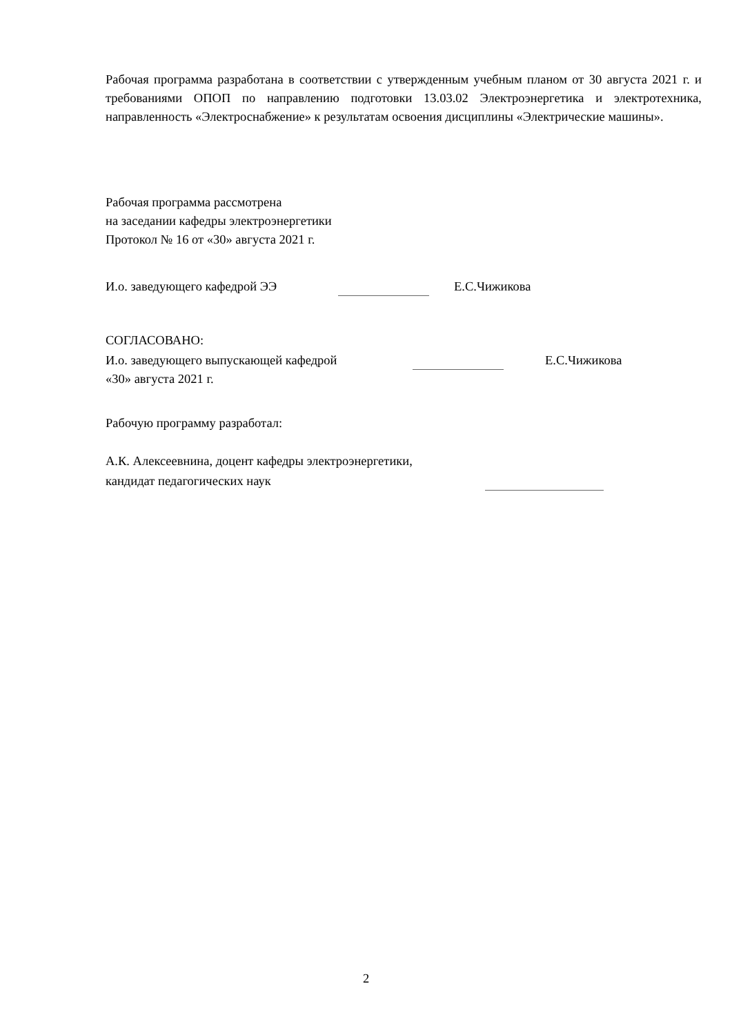Рабочая программа разработана в соответствии с утвержденным учебным планом от 30 августа 2021 г. и требованиями ОПОП по направлению подготовки 13.03.02 Электроэнергетика и электротехника, направленность «Электроснабжение» к результатам освоения дисциплины «Электрические машины».
Рабочая программа рассмотрена
на заседании кафедры электроэнергетики
Протокол № 16 от «30» августа 2021 г.
И.о. заведующего кафедрой ЭЭ Е.С.Чижикова
СОГЛАСОВАНО:
И.о. заведующего выпускающей кафедрой Е.С.Чижикова
«30» августа 2021 г.
Рабочую программу разработал:
А.К. Алексеевнина, доцент кафедры электроэнергетики,
кандидат педагогических наук
2